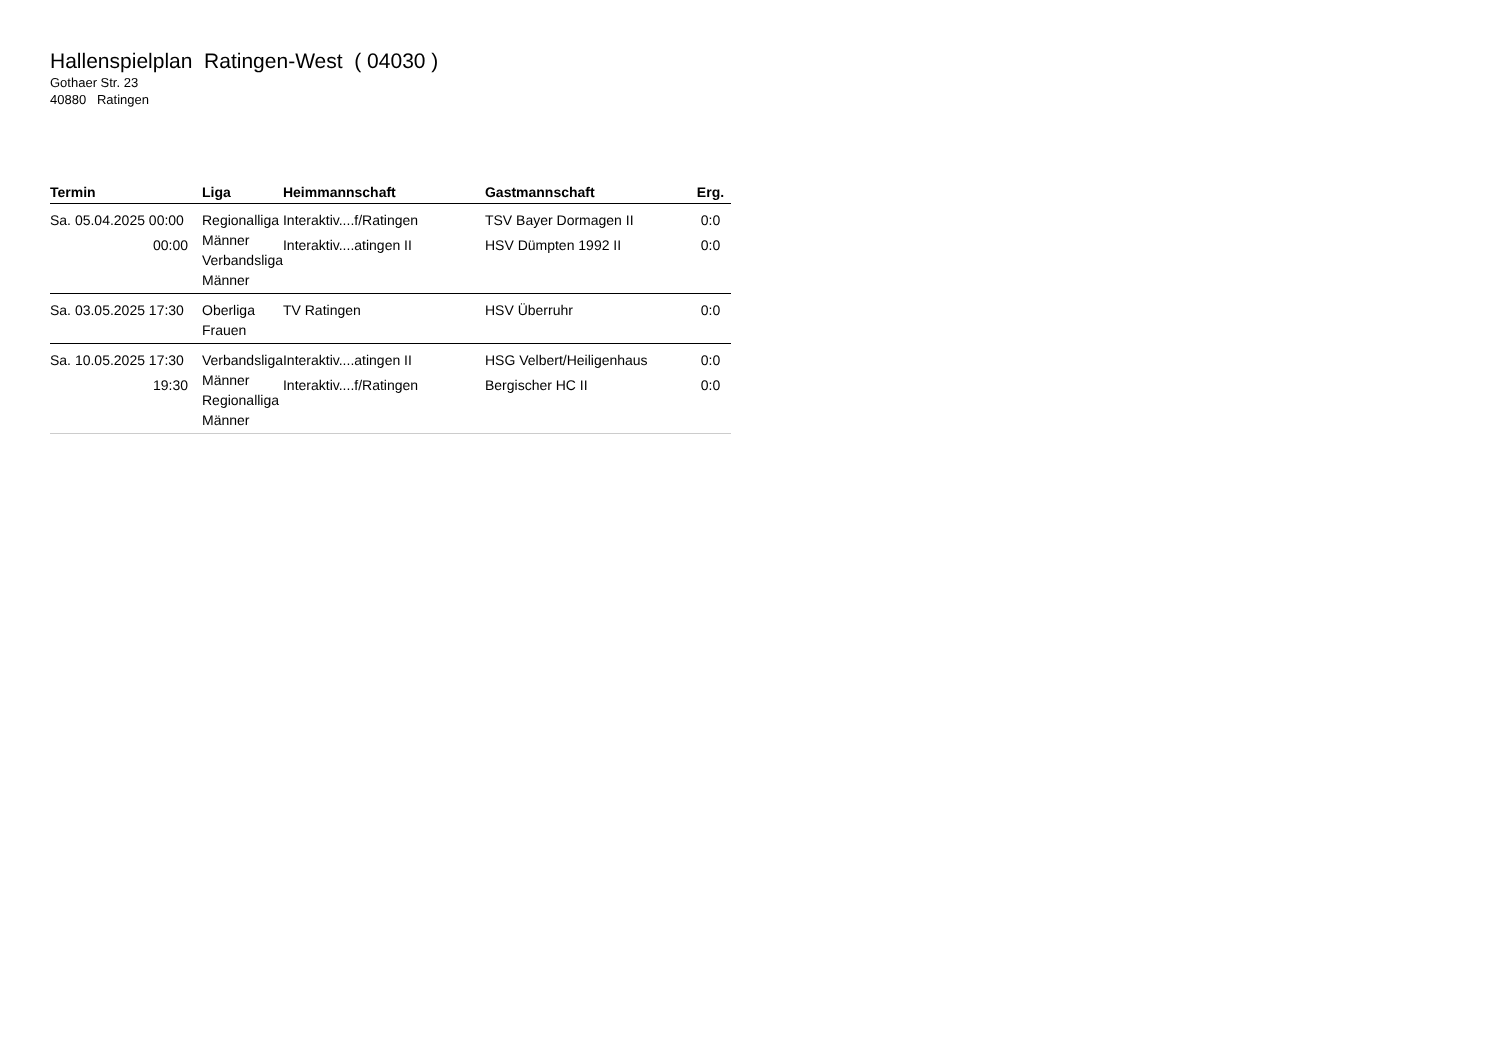Hallenspielplan Ratingen-West ( 04030 )
Gothaer Str. 23
40880 Ratingen
| Termin | Liga | Heimmannschaft | Gastmannschaft | Erg. |
| --- | --- | --- | --- | --- |
| Sa. 05.04.2025 00:00 00:00 | Regionalliga Männer Verbandsliga Männer | Interaktiv....f/Ratingen Interaktiv....atingen II | TSV Bayer Dormagen II HSV Dümpten 1992 II | 0:0 0:0 |
| Sa. 03.05.2025 17:30 | Oberliga Frauen | TV Ratingen | HSV Überruhr | 0:0 |
| Sa. 10.05.2025 17:30 19:30 | Verbandsliga Männer Regionalliga Männer | Interaktiv....atingen II Interaktiv....f/Ratingen | HSG Velbert/Heiligenhaus Bergischer HC II | 0:0 0:0 |